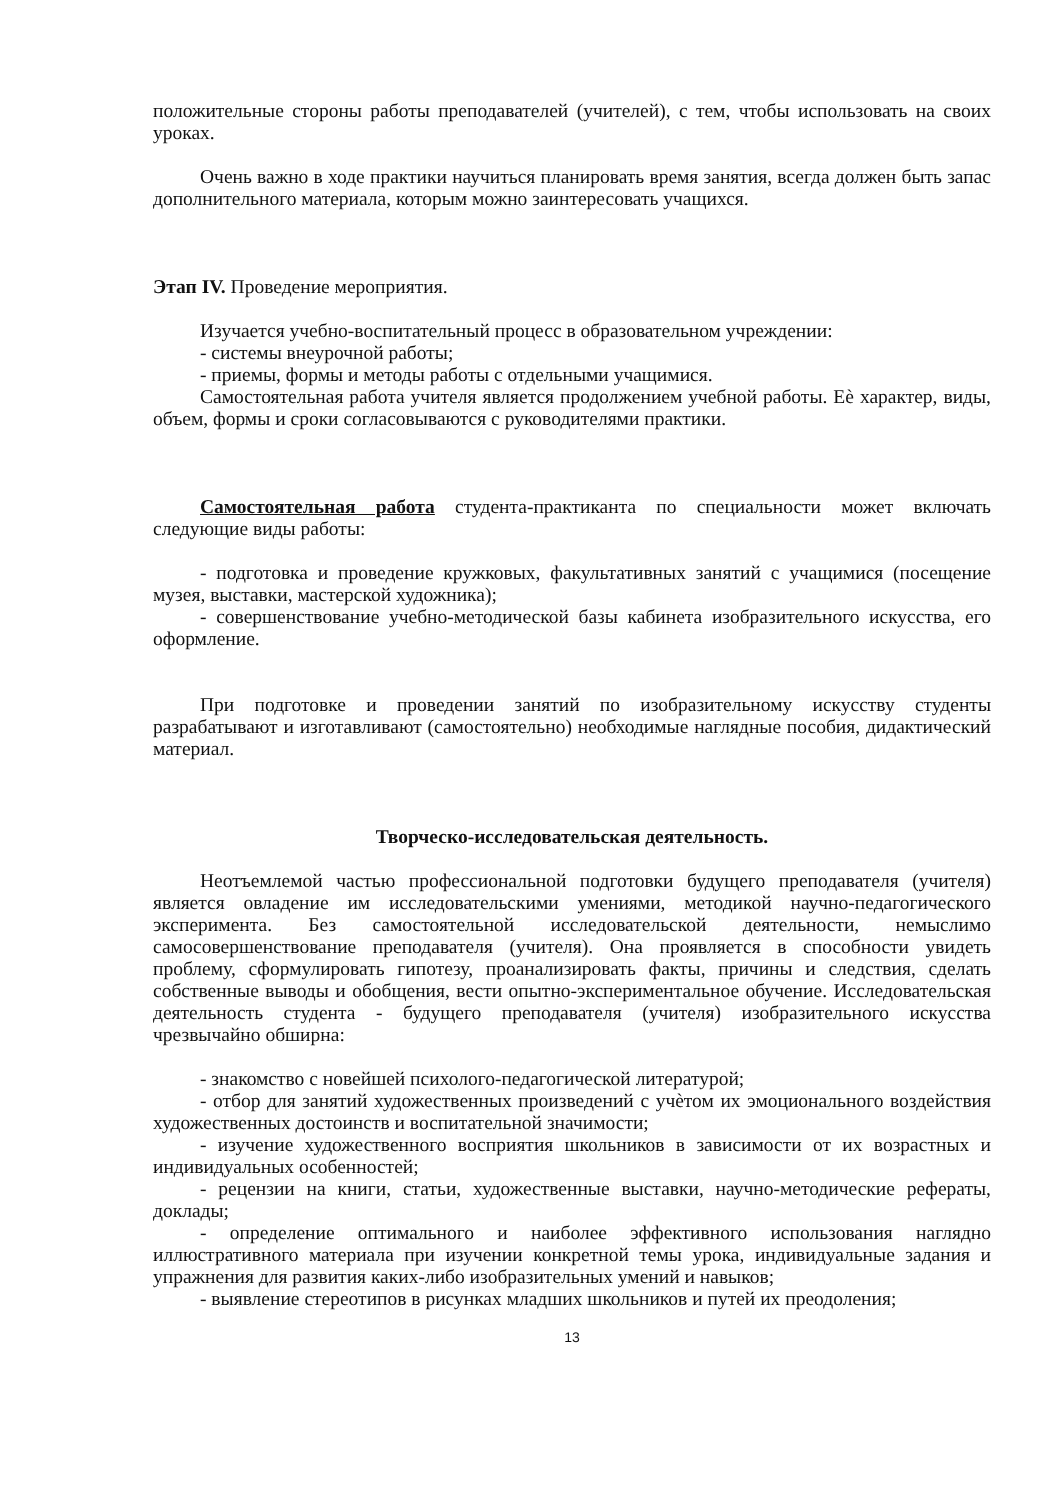положительные стороны работы преподавателей (учителей), с тем, чтобы использовать на своих уроках.
Очень важно в ходе практики научиться планировать время занятия, всегда должен быть запас дополнительного материала, которым можно заинтересовать учащихся.
Этап IV. Проведение мероприятия.
Изучается учебно-воспитательный процесс в образовательном учреждении:
- системы внеурочной работы;
- приемы, формы и методы работы с отдельными учащимися.
Самостоятельная работа учителя является продолжением учебной работы. Еѐ характер, виды, объем, формы и сроки согласовываются с руководителями практики.
Самостоятельная работа студента-практиканта по специальности может включать следующие виды работы:
- подготовка и проведение кружковых, факультативных занятий с учащимися (посещение музея, выставки, мастерской художника);
- совершенствование учебно-методической базы кабинета изобразительного искусства, его оформление.
При подготовке и проведении занятий по изобразительному искусству студенты разрабатывают и изготавливают (самостоятельно) необходимые наглядные пособия, дидактический материал.
Творческо-исследовательская деятельность.
Неотъемлемой частью профессиональной подготовки будущего преподавателя (учителя) является овладение им исследовательскими умениями, методикой научно-педагогического эксперимента. Без самостоятельной исследовательской деятельности, немыслимо самосовершенствование преподавателя (учителя). Она проявляется в способности увидеть проблему, сформулировать гипотезу, проанализировать факты, причины и следствия, сделать собственные выводы и обобщения, вести опытно-экспериментальное обучение. Исследовательская деятельность студента - будущего преподавателя (учителя) изобразительного искусства чрезвычайно обширна:
- знакомство с новейшей психолого-педагогической литературой;
- отбор для занятий художественных произведений с учѐтом их эмоционального воздействия художественных достоинств и воспитательной значимости;
- изучение художественного восприятия школьников в зависимости от их возрастных и индивидуальных особенностей;
- рецензии на книги, статьи, художественные выставки, научно-методические рефераты, доклады;
- определение оптимального и наиболее эффективного использования наглядно иллюстративного материала при изучении конкретной темы урока, индивидуальные задания и упражнения для развития каких-либо изобразительных умений и навыков;
- выявление стереотипов в рисунках младших школьников и путей их преодоления;
13